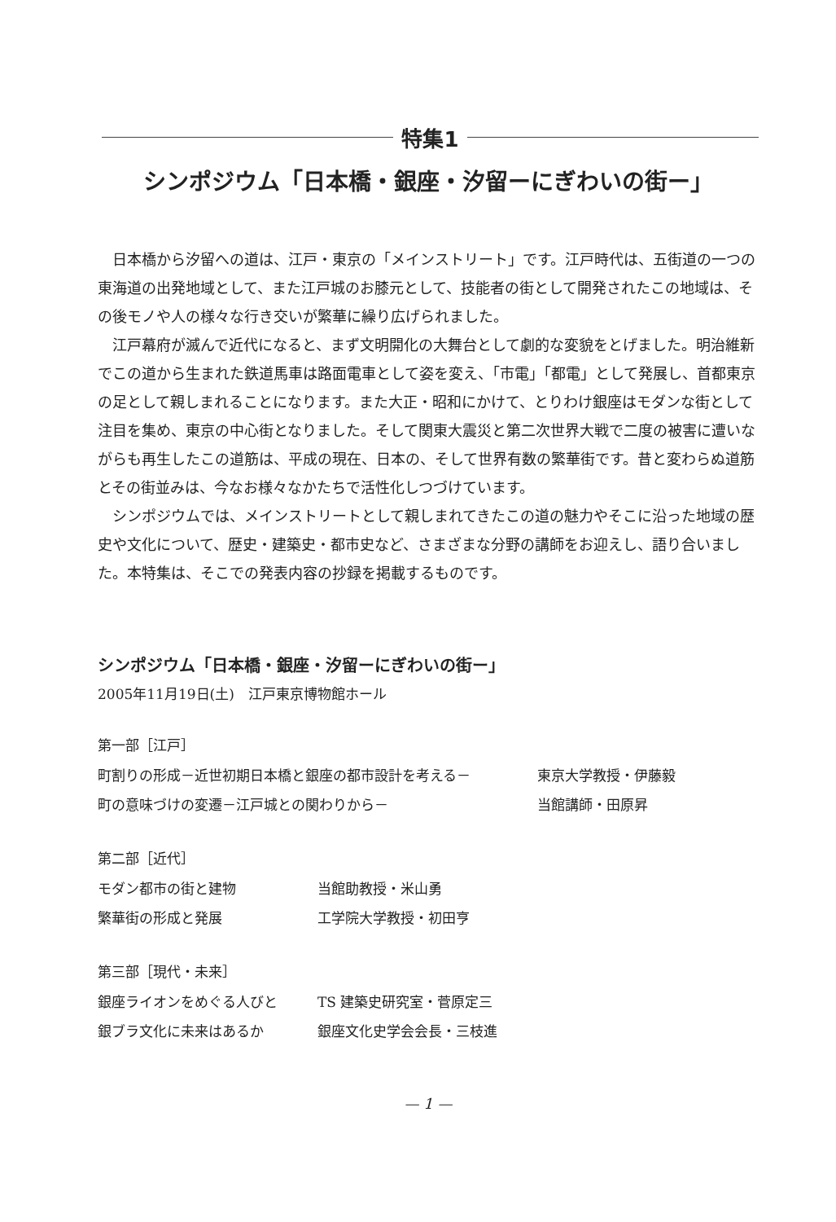特集1
シンポジウム「日本橋・銀座・汐留ーにぎわいの街ー」
日本橋から汐留への道は、江戸・東京の「メインストリート」です。江戸時代は、五街道の一つの東海道の出発地域として、また江戸城のお膝元として、技能者の街として開発されたこの地域は、その後モノや人の様々な行き交いが繁華に繰り広げられました。
江戸幕府が滅んで近代になると、まず文明開化の大舞台として劇的な変貌をとげました。明治維新でこの道から生まれた鉄道馬車は路面電車として姿を変え、「市電」「都電」として発展し、首都東京の足として親しまれることになります。また大正・昭和にかけて、とりわけ銀座はモダンな街として注目を集め、東京の中心街となりました。そして関東大震災と第二次世界大戦で二度の被害に遭いながらも再生したこの道筋は、平成の現在、日本の、そして世界有数の繁華街です。昔と変わらぬ道筋とその街並みは、今なお様々なかたちで活性化しつづけています。
シンポジウムでは、メインストリートとして親しまれてきたこの道の魅力やそこに沿った地域の歴史や文化について、歴史・建築史・都市史など、さまざまな分野の講師をお迎えし、語り合いました。本特集は、そこでの発表内容の抄録を掲載するものです。
シンポジウム「日本橋・銀座・汐留ーにぎわいの街ー」
2005年11月19日(土)　江戸東京博物館ホール
第一部［江戸］
町割りの形成－近世初期日本橋と銀座の都市設計を考える－ 東京大学教授・伊藤毅
町の意味づけの変遷－江戸城との関わりから－ 当館講師・田原昇
第二部［近代］
モダン都市の街と建物 当館助教授・米山勇
繁華街の形成と発展 工学院大学教授・初田亨
第三部［現代・未来］
銀座ライオンをめぐる人びと TS 建築史研究室・菅原定三
銀ブラ文化に未来はあるか 銀座文化史学会会長・三枝進
— 1 —